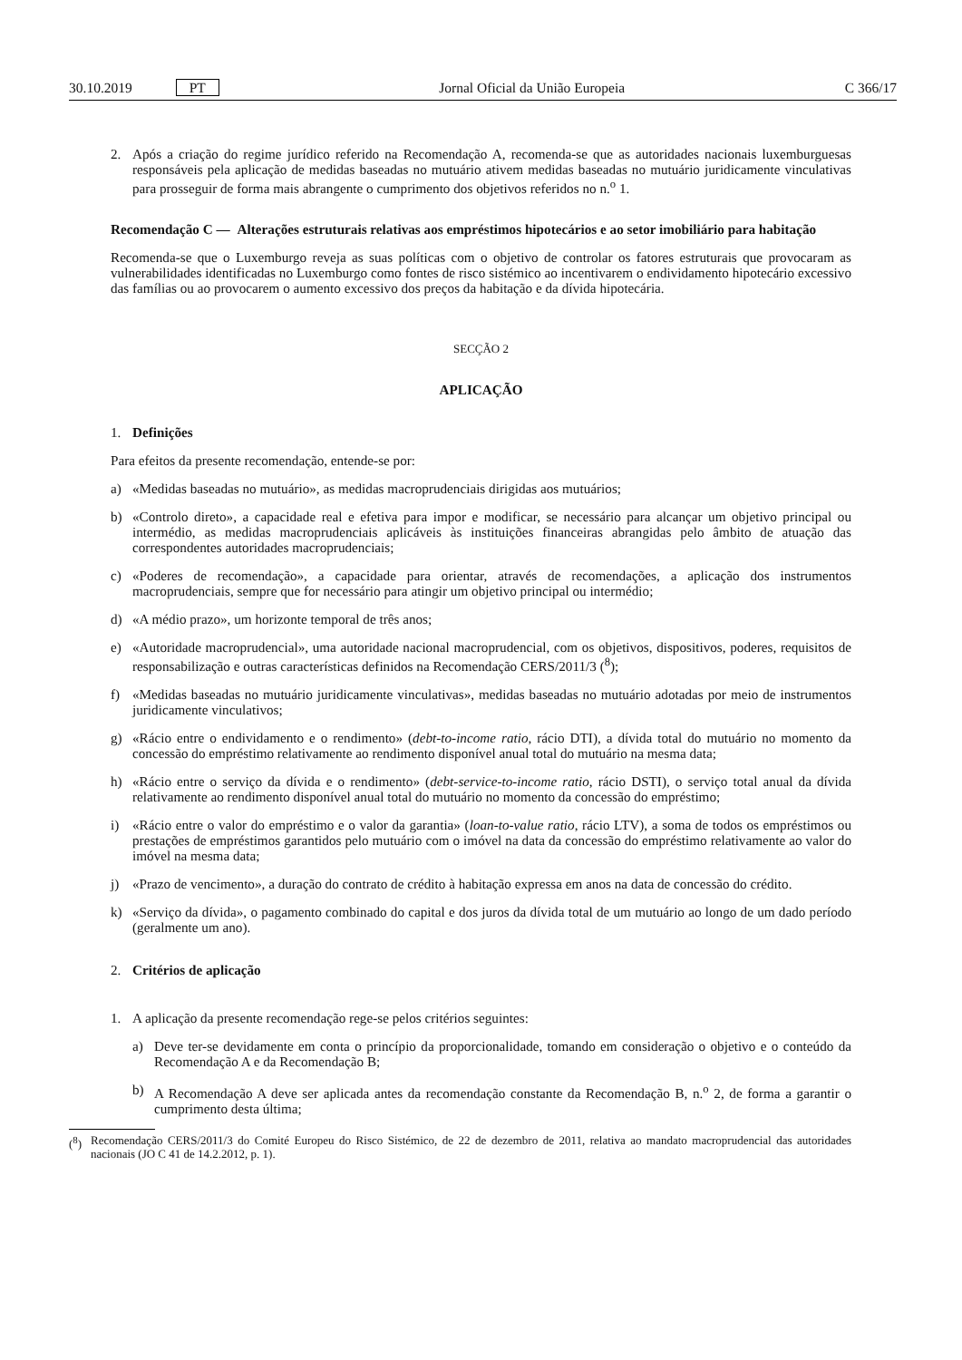30.10.2019 PT
Jornal Oficial da União Europeia
C 366/17
2. Após a criação do regime jurídico referido na Recomendação A, recomenda-se que as autoridades nacionais luxemburguesas responsáveis pela aplicação de medidas baseadas no mutuário ativem medidas baseadas no mutuário juridicamente vinculativas para prosseguir de forma mais abrangente o cumprimento dos objetivos referidos no n.<sup>o</sup> 1.
Recomendação C — Alterações estruturais relativas aos empréstimos hipotecários e ao setor imobiliário para habitação
Recomenda-se que o Luxemburgo reveja as suas políticas com o objetivo de controlar os fatores estruturais que provocaram as vulnerabilidades identificadas no Luxemburgo como fontes de risco sistémico ao incentivarem o endividamento hipotecário excessivo das famílias ou ao provocarem o aumento excessivo dos preços da habitação e da dívida hipotecária.
SECÇÃO 2
APLICAÇÃO
1. Definições
Para efeitos da presente recomendação, entende-se por:
a) «Medidas baseadas no mutuário», as medidas macroprudenciais dirigidas aos mutuários;
b) «Controlo direto», a capacidade real e efetiva para impor e modificar, se necessário para alcançar um objetivo principal ou intermédio, as medidas macroprudenciais aplicáveis às instituições financeiras abrangidas pelo âmbito de atuação das correspondentes autoridades macroprudenciais;
c) «Poderes de recomendação», a capacidade para orientar, através de recomendações, a aplicação dos instrumentos macroprudenciais, sempre que for necessário para atingir um objetivo principal ou intermédio;
d) «A médio prazo», um horizonte temporal de três anos;
e) «Autoridade macroprudencial», uma autoridade nacional macroprudencial, com os objetivos, dispositivos, poderes, requisitos de responsabilização e outras características definidos na Recomendação CERS/2011/3 (<sup>8</sup>);
f) «Medidas baseadas no mutuário juridicamente vinculativas», medidas baseadas no mutuário adotadas por meio de instrumentos juridicamente vinculativos;
g) «Rácio entre o endividamento e o rendimento» (debt-to-income ratio, rácio DTI), a dívida total do mutuário no momento da concessão do empréstimo relativamente ao rendimento disponível anual total do mutuário na mesma data;
h) «Rácio entre o serviço da dívida e o rendimento» (debt-service-to-income ratio, rácio DSTI), o serviço total anual da dívida relativamente ao rendimento disponível anual total do mutuário no momento da concessão do empréstimo;
i) «Rácio entre o valor do empréstimo e o valor da garantia» (loan-to-value ratio, rácio LTV), a soma de todos os empréstimos ou prestações de empréstimos garantidos pelo mutuário com o imóvel na data da concessão do empréstimo relativamente ao valor do imóvel na mesma data;
j) «Prazo de vencimento», a duração do contrato de crédito à habitação expressa em anos na data de concessão do crédito.
k) «Serviço da dívida», o pagamento combinado do capital e dos juros da dívida total de um mutuário ao longo de um dado período (geralmente um ano).
2. Critérios de aplicação
1. A aplicação da presente recomendação rege-se pelos critérios seguintes:
a) Deve ter-se devidamente em conta o princípio da proporcionalidade, tomando em consideração o objetivo e o conteúdo da Recomendação A e da Recomendação B;
b) A Recomendação A deve ser aplicada antes da recomendação constante da Recomendação B, n.<sup>o</sup> 2, de forma a garantir o cumprimento desta última;
(<sup>8</sup>) Recomendação CERS/2011/3 do Comité Europeu do Risco Sistémico, de 22 de dezembro de 2011, relativa ao mandato macroprudencial das autoridades nacionais (JO C 41 de 14.2.2012, p. 1).